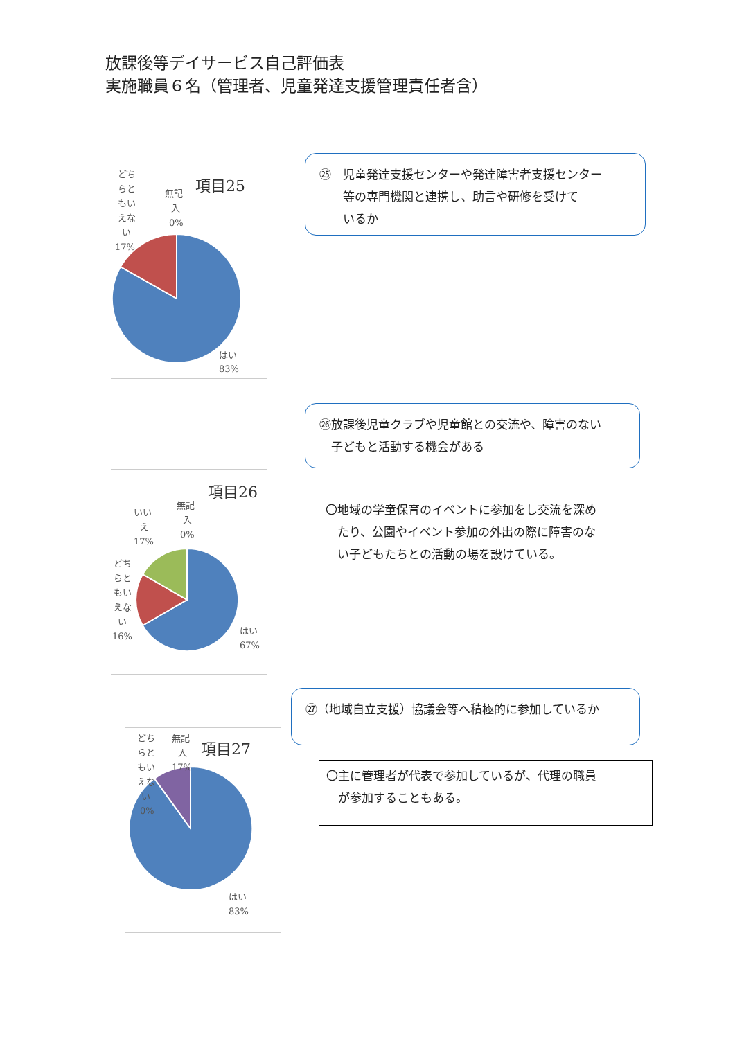放課後等デイサービス自己評価表
実施職員６名（管理者、児童発達支援管理責任者含）
項目25
どち
らと
もい
えな
い
17%
無記
入
0%
はい
83%
㉕　児童発達支援センターや発達障害者支援センター
　　等の専門機関と連携し、助言や研修を受けて
　　いるか
㉖放課後児童クラブや児童館との交流や、障害のない
　子どもと活動する機会がある
項目26
いい
え
17%
無記
入
0%
どち
らと
もい
えな
い
16%
はい
67%
〇地域の学童保育のイベントに参加をし交流を深め
　たり、公園やイベント参加の外出の際に障害のな
　い子どもたちとの活動の場を設けている。
㉗（地域自立支援）協議会等へ積極的に参加しているか
〇主に管理者が代表で参加しているが、代理の職員
　が参加することもある。
項目27
どち
らと
もい
えな
い
0%
無記
入
17%
はい
83%